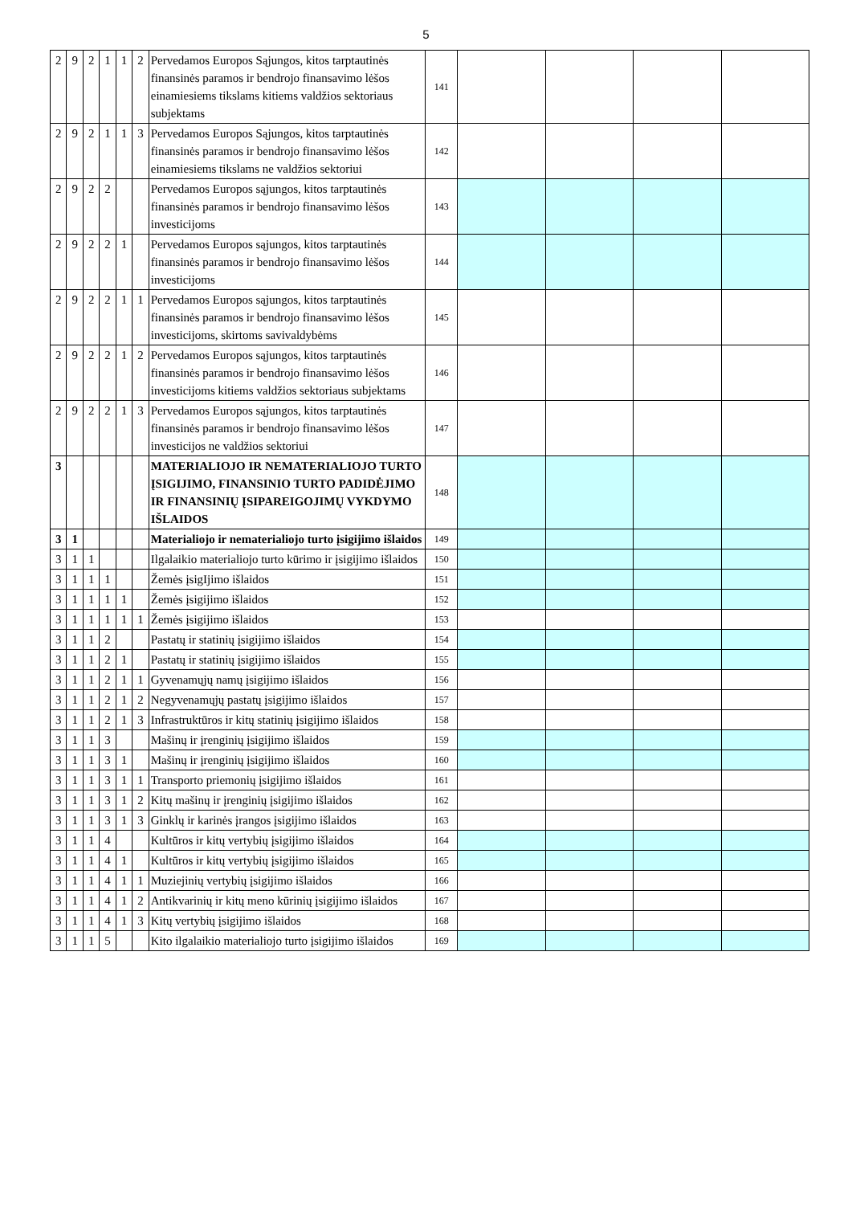5
| 2 | 9 | 2 | 1 | 1 | 2 | Pervedamos Europos Sąjungos, kitos tarptautinės finansinės paramos ir bendrojo finansavimo lėšos einamiesiems tikslams kitiems valdžios sektoriaus subjektams | 141 | | | | |
| 2 | 9 | 2 | 1 | 1 | 3 | Pervedamos Europos Sąjungos, kitos tarptautinės finansinės paramos ir bendrojo finansavimo lėšos einamiesiems tikslams ne valdžios sektoriui | 142 | | | | |
| 2 | 9 | 2 | 2 | | | Pervedamos Europos sąjungos, kitos tarptautinės finansinės paramos ir bendrojo finansavimo lėšos investicijoms | 143 | | | | |
| 2 | 9 | 2 | 2 | 1 | | Pervedamos Europos sąjungos, kitos tarptautinės finansinės paramos ir bendrojo finansavimo lėšos investicijoms | 144 | | | | |
| 2 | 9 | 2 | 2 | 1 | 1 | Pervedamos Europos sąjungos, kitos tarptautinės finansinės paramos ir bendrojo finansavimo lėšos investicijoms, skirtoms savivaldybėms | 145 | | | | |
| 2 | 9 | 2 | 2 | 1 | 2 | Pervedamos Europos sąjungos, kitos tarptautinės finansinės paramos ir bendrojo finansavimo lėšos investicijoms kitiems valdžios sektoriaus subjektams | 146 | | | | |
| 2 | 9 | 2 | 2 | 1 | 3 | Pervedamos Europos sąjungos, kitos tarptautinės finansinės paramos ir bendrojo finansavimo lėšos investicijos ne valdžios sektoriui | 147 | | | | |
| 3 | | | | | | MATERIALIOJO IR NEMATERIALIOJO TURTO ĮSIGIJIMO, FINANSINIO TURTO PADIDĖJIMO IR FINANSINIŲ ĮSIPAREIGOJIMŲ VYKDYMO IŠLAIDOS | 148 | | | | |
| 3 | 1 | | | | | Materialiojo ir nematerialiojo turto įsigijimo išlaidos | 149 | | | | |
| 3 | 1 | 1 | | | | Ilgalaikio materialiojo turto kūrimo ir įsigijimo išlaidos | 150 | | | | |
| 3 | 1 | 1 | 1 | | | Žemės įsigIjimo išlaidos | 151 | | | | |
| 3 | 1 | 1 | 1 | 1 | | Žemės įsigijimo išlaidos | 152 | | | | |
| 3 | 1 | 1 | 1 | 1 | 1 | Žemės įsigijimo išlaidos | 153 | | | | |
| 3 | 1 | 1 | 2 | | | Pastatų ir statinių įsigijimo išlaidos | 154 | | | | |
| 3 | 1 | 1 | 2 | 1 | | Pastatų ir statinių įsigijimo išlaidos | 155 | | | | |
| 3 | 1 | 1 | 2 | 1 | 1 | Gyvenamųjų namų įsigijimo išlaidos | 156 | | | | |
| 3 | 1 | 1 | 2 | 1 | 2 | Negyvenamųjų pastatų įsigijimo išlaidos | 157 | | | | |
| 3 | 1 | 1 | 2 | 1 | 3 | Infrastruktūros ir kitų statinių įsigijimo išlaidos | 158 | | | | |
| 3 | 1 | 1 | 3 | | | Mašinų ir įrenginių įsigijimo išlaidos | 159 | | | | |
| 3 | 1 | 1 | 3 | 1 | | Mašinų ir įrenginių įsigijimo išlaidos | 160 | | | | |
| 3 | 1 | 1 | 3 | 1 | 1 | Transporto priemonių įsigijimo išlaidos | 161 | | | | |
| 3 | 1 | 1 | 3 | 1 | 2 | Kitų mašinų ir įrenginių įsigijimo išlaidos | 162 | | | | |
| 3 | 1 | 1 | 3 | 1 | 3 | Ginklų ir karinės įrangos įsigijimo išlaidos | 163 | | | | |
| 3 | 1 | 1 | 4 | | | Kultūros ir kitų vertybių įsigijimo išlaidos | 164 | | | | |
| 3 | 1 | 1 | 4 | 1 | | Kultūros ir kitų vertybių įsigijimo išlaidos | 165 | | | | |
| 3 | 1 | 1 | 4 | 1 | 1 | Muziejinių vertybių įsigijimo išlaidos | 166 | | | | |
| 3 | 1 | 1 | 4 | 1 | 2 | Antikvarinių ir kitų meno kūrinių įsigijimo išlaidos | 167 | | | | |
| 3 | 1 | 1 | 4 | 1 | 3 | Kitų vertybių įsigijimo išlaidos | 168 | | | | |
| 3 | 1 | 1 | 5 | | | Kito ilgalaikio materialiojo turto įsigijimo išlaidos | 169 | | | | |